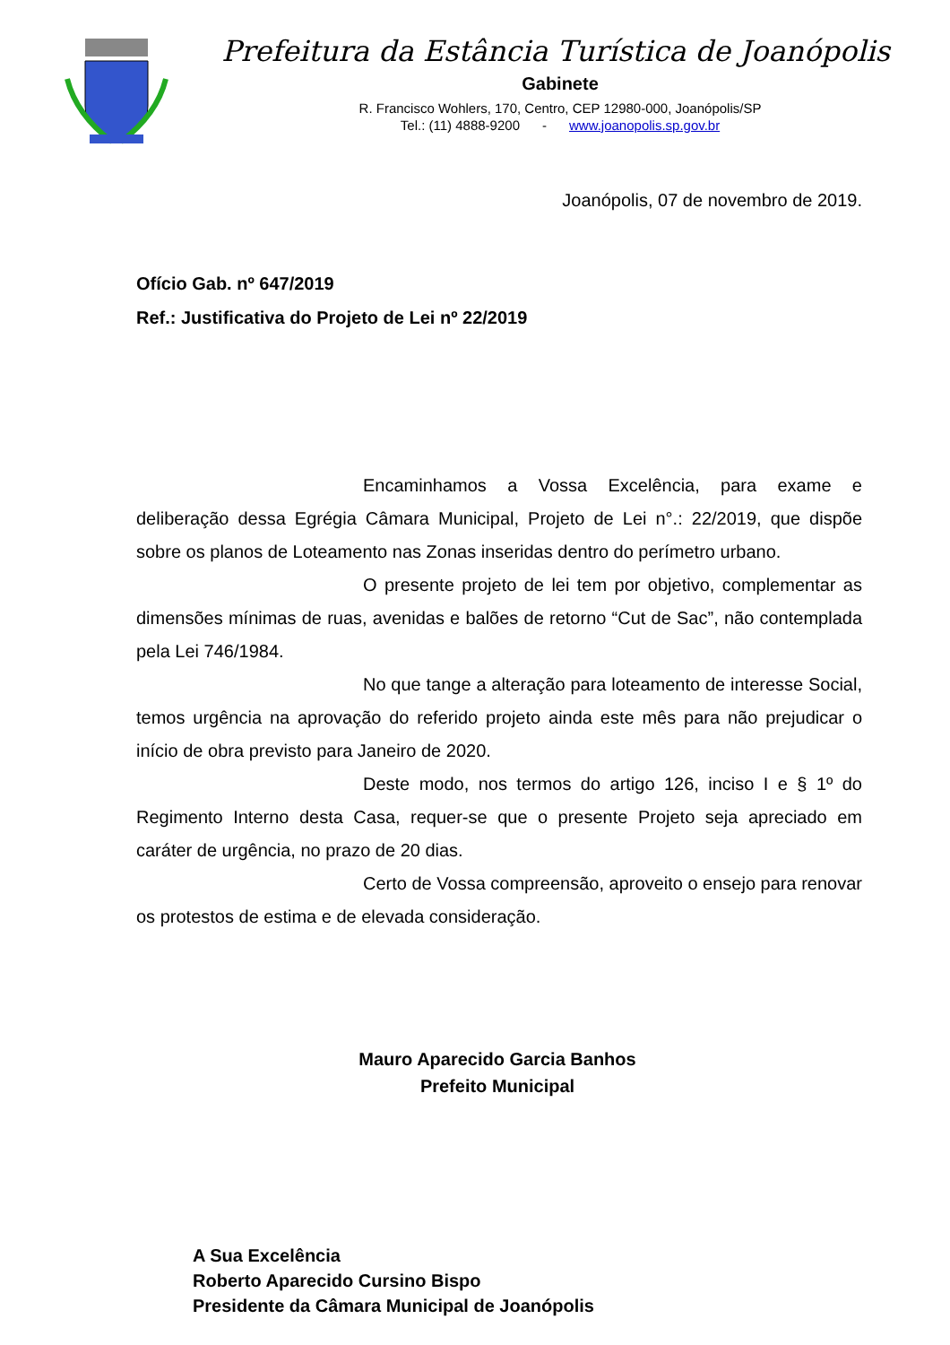Prefeitura da Estância Turística de Joanópolis
Gabinete
R. Francisco Wohlers, 170, Centro, CEP 12980-000, Joanópolis/SP
Tel.: (11) 4888-9200 - www.joanopolis.sp.gov.br
Joanópolis, 07 de novembro de 2019.
Ofício Gab. nº 647/2019
Ref.: Justificativa do Projeto de Lei nº 22/2019
Encaminhamos a Vossa Excelência, para exame e deliberação dessa Egrégia Câmara Municipal, Projeto de Lei n°.: 22/2019, que dispõe sobre os planos de Loteamento nas Zonas inseridas dentro do perímetro urbano.
O presente projeto de lei tem por objetivo, complementar as dimensões mínimas de ruas, avenidas e balões de retorno “Cut de Sac”, não contemplada pela Lei 746/1984.
No que tange a alteração para loteamento de interesse Social, temos urgência na aprovação do referido projeto ainda este mês para não prejudicar o início de obra previsto para Janeiro de 2020.
Deste modo, nos termos do artigo 126, inciso I e § 1º do Regimento Interno desta Casa, requer-se que o presente Projeto seja apreciado em caráter de urgência, no prazo de 20 dias.
Certo de Vossa compreensão, aproveito o ensejo para renovar os protestos de estima e de elevada consideração.
Mauro Aparecido Garcia Banhos
Prefeito Municipal
A Sua Excelência
Roberto Aparecido Cursino Bispo
Presidente da Câmara Municipal de Joanópolis